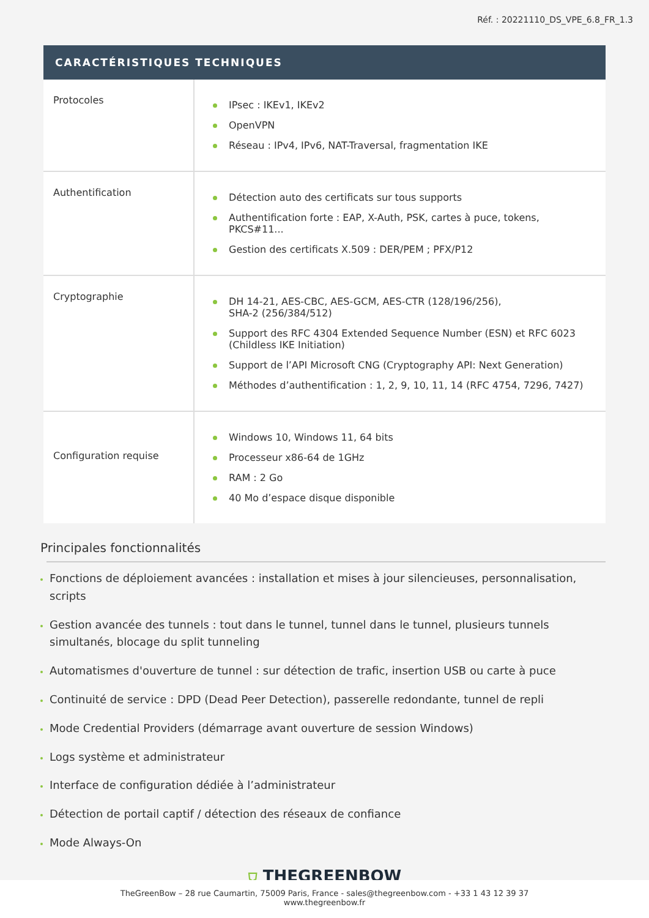Réf. : 20221110_DS_VPE_6.8_FR_1.3
CARACTÉRISTIQUES TECHNIQUES
| Protocoles | IPsec : IKEv1, IKEv2 OpenVPN Réseau : IPv4, IPv6, NAT-Traversal, fragmentation IKE |
| Authentification | Détection auto des certificats sur tous supports Authentification forte : EAP, X-Auth, PSK, cartes à puce, tokens, PKCS#11... Gestion des certificats X.509 : DER/PEM ; PFX/P12 |
| Cryptographie | DH 14-21, AES-CBC, AES-GCM, AES-CTR (128/196/256), SHA-2 (256/384/512) Support des RFC 4304 Extended Sequence Number (ESN) et RFC 6023 (Childless IKE Initiation) Support de l’API Microsoft CNG (Cryptography API: Next Generation) Méthodes d’authentification : 1, 2, 9, 10, 11, 14 (RFC 4754, 7296, 7427) |
| Configuration requise | Windows 10, Windows 11, 64 bits Processeur x86-64 de 1GHz RAM : 2 Go 40 Mo d’espace disque disponible |
Principales fonctionnalités
Fonctions de déploiement avancées : installation et mises à jour silencieuses, personnalisation, scripts
Gestion avancée des tunnels : tout dans le tunnel, tunnel dans le tunnel, plusieurs tunnels simultanés, blocage du split tunneling
Automatismes d'ouverture de tunnel : sur détection de trafic, insertion USB ou carte à puce
Continuité de service : DPD (Dead Peer Detection), passerelle redondante, tunnel de repli
Mode Credential Providers (démarrage avant ouverture de session Windows)
Logs système et administrateur
Interface de configuration dédiée à l’administrateur
Détection de portail captif / détection des réseaux de confiance
Mode Always-On
⛉ THEGREENBOW
TheGreenBow – 28 rue Caumartin, 75009 Paris, France - sales@thegreenbow.com - +33 1 43 12 39 37
www.thegreenbow.fr